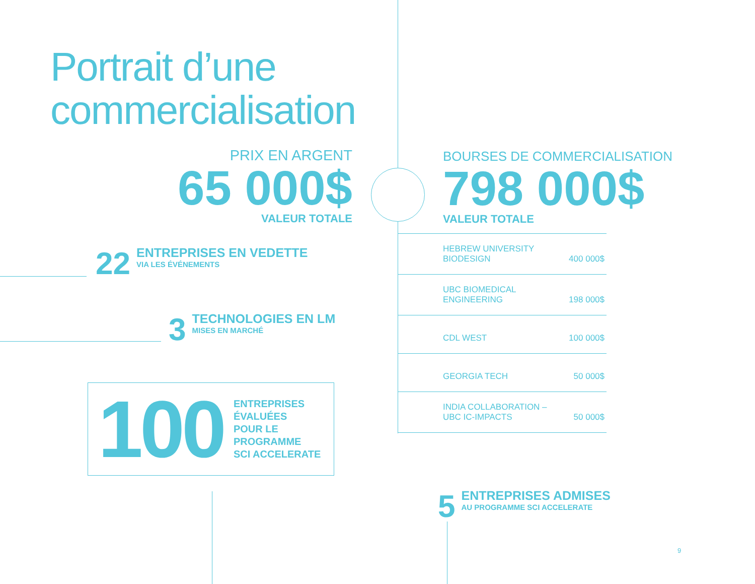Portrait d’une
commercialisation
PRIX EN ARGENT
65 000$
VALEUR TOTALE
22
ENTREPRISES EN VEDETTE
VIA LES ÉVÉNEMENTS
3
TECHNOLOGIES EN LM
MISES EN MARCHÉ
100
ENTREPRISES
ÉVALUÉES
POUR LE
PROGRAMME
SCI ACCELERATE
BOURSES DE COMMERCIALISATION
798 000$
VALEUR TOTALE
| HEBREW UNIVERSITY BIODESIGN | 400 000$ |
| UBC BIOMEDICAL ENGINEERING | 198 000$ |
| CDL WEST | 100 000$ |
| GEORGIA TECH | 50 000$ |
| INDIA COLLABORATION – UBC IC-IMPACTS | 50 000$ |
5
ENTREPRISES ADMISES
AU PROGRAMME SCI ACCELERATE
9